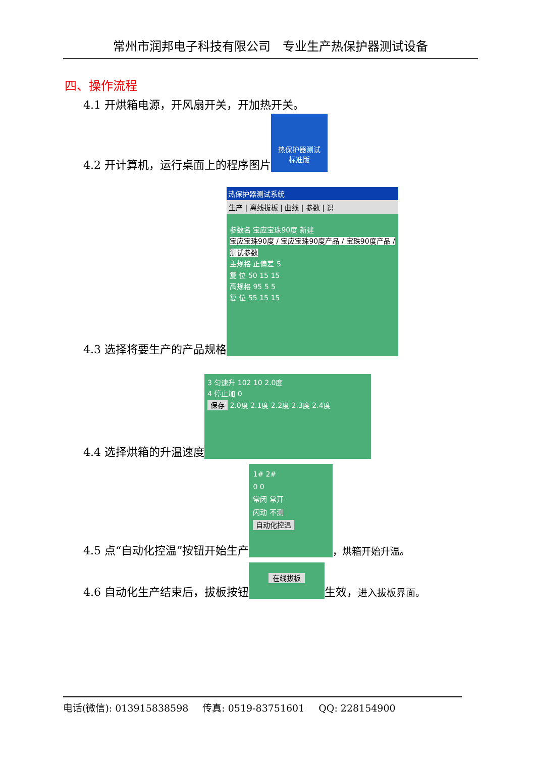常州市润邦电子科技有限公司　专业生产热保护器测试设备
四、操作流程
4.1 开烘箱电源，开风扇开关，开加热开关。
4.2 开计算机，运行桌面上的程序图片 热保护器测试
标准版
4.3 选择将要生产的产品规格
热保护器测试系统
生产 | 离线拔板 | 曲线 | 参数 | 识
参数名 宝应宝珠90度 新建
宝应宝珠90度 / 宝应宝珠90度产品 / 宝珠90度产品 / 测试参数
主规格 正偏差 5
复 位 50 15 15
高规格 95 5 5
复 位 55 15 15
4.4 选择烘箱的升温速度 3 匀速升 102 10 2.0度
4 停止加 0
保存 2.0度 2.1度 2.2度 2.3度 2.4度
4.5 点“自动化控温”按钮开始生产 1# 2#
0 0
常闭 常开
闪动 不测
自动化控温 ，烘箱开始升温。
4.6 自动化生产结束后，拔板按钮 在线拔板 生效， 进入拔板界面。
电话(微信): 013915838598 传真: 0519-83751601 QQ: 228154900